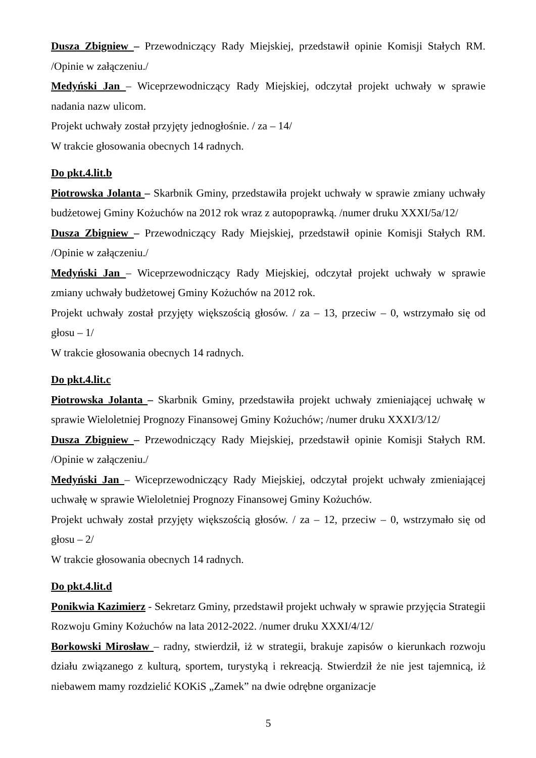Dusza Zbigniew – Przewodniczący Rady Miejskiej, przedstawił opinie Komisji Stałych RM. /Opinie w załączeniu./
Medyński Jan – Wiceprzewodniczący Rady Miejskiej, odczytał projekt uchwały w sprawie nadania nazw ulicom.
Projekt uchwały został przyjęty jednogłośnie. / za – 14/
W trakcie głosowania obecnych 14 radnych.
Do pkt.4.lit.b
Piotrowska Jolanta – Skarbnik Gminy, przedstawiła projekt uchwały w sprawie zmiany uchwały budżetowej Gminy Kożuchów na 2012 rok wraz z autopoprawką. /numer druku XXXI/5a/12/
Dusza Zbigniew – Przewodniczący Rady Miejskiej, przedstawił opinie Komisji Stałych RM. /Opinie w załączeniu./
Medyński Jan – Wiceprzewodniczący Rady Miejskiej, odczytał projekt uchwały w sprawie zmiany uchwały budżetowej Gminy Kożuchów na 2012 rok.
Projekt uchwały został przyjęty większością głosów. / za – 13, przeciw – 0, wstrzymało się od głosu – 1/
W trakcie głosowania obecnych 14 radnych.
Do pkt.4.lit.c
Piotrowska Jolanta – Skarbnik Gminy, przedstawiła projekt uchwały zmieniającej uchwałę w sprawie Wieloletniej Prognozy Finansowej Gminy Kożuchów; /numer druku XXXI/3/12/
Dusza Zbigniew – Przewodniczący Rady Miejskiej, przedstawił opinie Komisji Stałych RM. /Opinie w załączeniu./
Medyński Jan – Wiceprzewodniczący Rady Miejskiej, odczytał projekt uchwały zmieniającej uchwałę w sprawie Wieloletniej Prognozy Finansowej Gminy Kożuchów.
Projekt uchwały został przyjęty większością głosów. / za – 12, przeciw – 0, wstrzymało się od głosu – 2/
W trakcie głosowania obecnych 14 radnych.
Do pkt.4.lit.d
Ponikwia Kazimierz - Sekretarz Gminy, przedstawił projekt uchwały w sprawie przyjęcia Strategii Rozwoju Gminy Kożuchów na lata 2012-2022. /numer druku XXXI/4/12/
Borkowski Mirosław – radny, stwierdził, iż w strategii, brakuje zapisów o kierunkach rozwoju działu związanego z kulturą, sportem, turystyką i rekreacją. Stwierdził że nie jest tajemnicą, iż niebawem mamy rozdzielić KOKiS „Zamek” na dwie odrębne organizacje
5